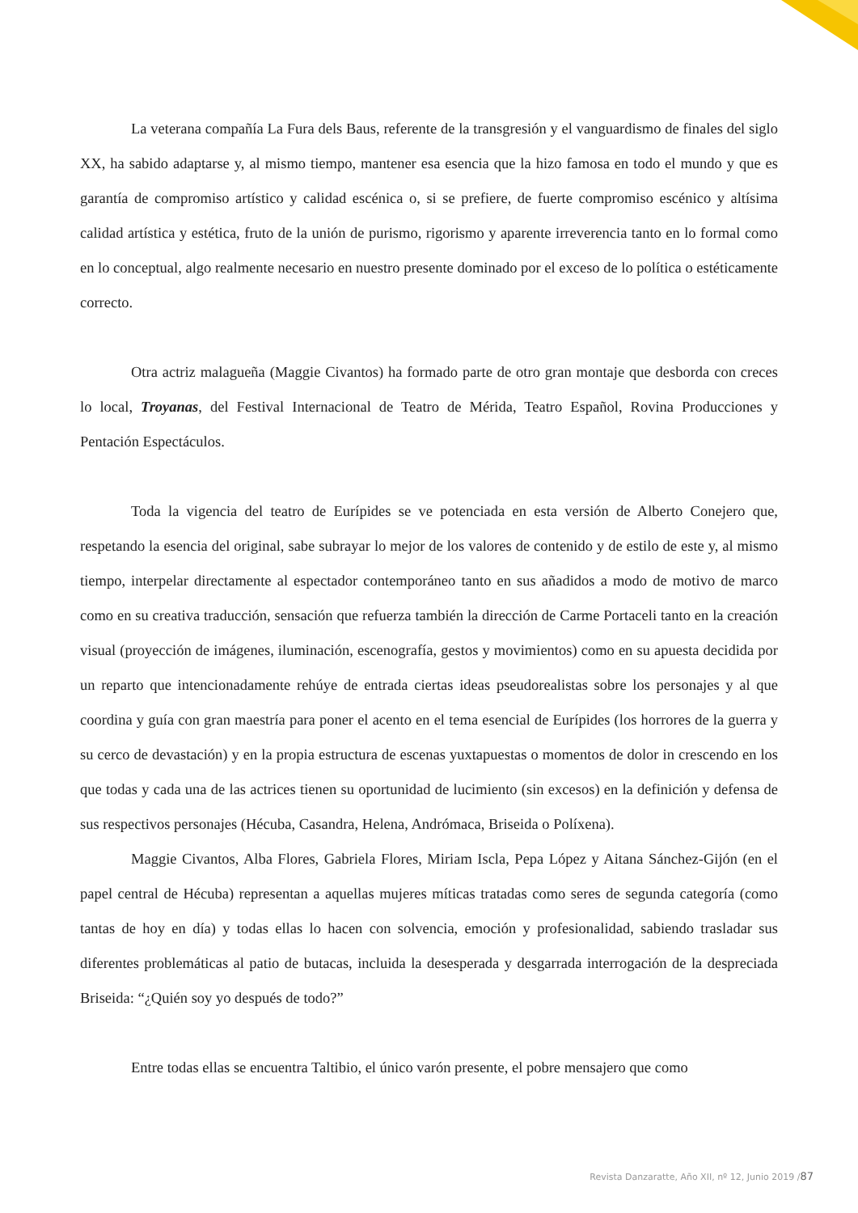La veterana compañía La Fura dels Baus, referente de la transgresión y el vanguardismo de finales del siglo XX, ha sabido adaptarse y, al mismo tiempo, mantener esa esencia que la hizo famosa en todo el mundo y que es garantía de compromiso artístico y calidad escénica o, si se prefiere, de fuerte compromiso escénico y altísima calidad artística y estética, fruto de la unión de purismo, rigorismo y aparente irreverencia tanto en lo formal como en lo conceptual, algo realmente necesario en nuestro presente dominado por el exceso de lo política o estéticamente correcto.
Otra actriz malagueña (Maggie Civantos) ha formado parte de otro gran montaje que desborda con creces lo local, Troyanas, del Festival Internacional de Teatro de Mérida, Teatro Español, Rovina Producciones y Pentación Espectáculos.
Toda la vigencia del teatro de Eurípides se ve potenciada en esta versión de Alberto Conejero que, respetando la esencia del original, sabe subrayar lo mejor de los valores de contenido y de estilo de este y, al mismo tiempo, interpelar directamente al espectador contemporáneo tanto en sus añadidos a modo de motivo de marco como en su creativa traducción, sensación que refuerza también la dirección de Carme Portaceli tanto en la creación visual (proyección de imágenes, iluminación, escenografía, gestos y movimientos) como en su apuesta decidida por un reparto que intencionadamente rehúye de entrada ciertas ideas pseudorealistas sobre los personajes y al que coordina y guía con gran maestría para poner el acento en el tema esencial de Eurípides (los horrores de la guerra y su cerco de devastación) y en la propia estructura de escenas yuxtapuestas o momentos de dolor in crescendo en los que todas y cada una de las actrices tienen su oportunidad de lucimiento (sin excesos) en la definición y defensa de sus respectivos personajes (Hécuba, Casandra, Helena, Andrómaca, Briseida o Políxena).
Maggie Civantos, Alba Flores, Gabriela Flores, Miriam Iscla, Pepa López y Aitana Sánchez-Gijón (en el papel central de Hécuba) representan a aquellas mujeres míticas tratadas como seres de segunda categoría (como tantas de hoy en día) y todas ellas lo hacen con solvencia, emoción y profesionalidad, sabiendo trasladar sus diferentes problemáticas al patio de butacas, incluida la desesperada y desgarrada interrogación de la despreciada Briseida: “¿Quién soy yo después de todo?”
Entre todas ellas se encuentra Taltibio, el único varón presente, el pobre mensajero que como
Revista Danzaratte, Año XII, nº 12, Junio 2019 /87